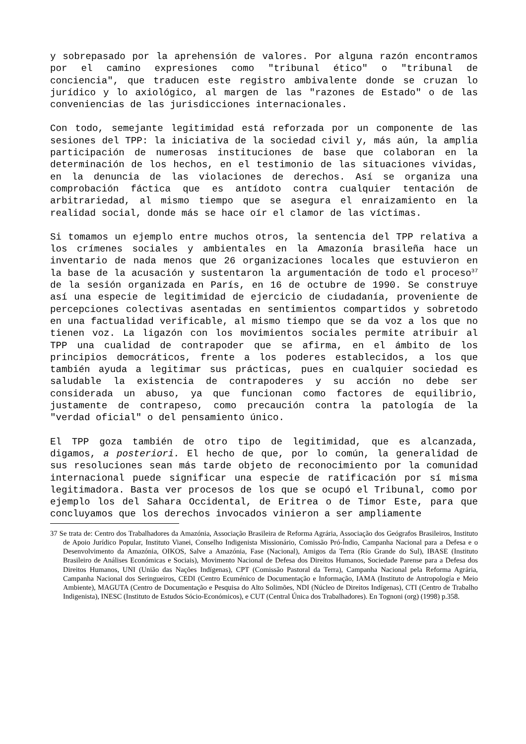y sobrepasado por la aprehensión de valores. Por alguna razón encontramos por el camino expresiones como "tribunal ético" o "tribunal de conciencia", que traducen este registro ambivalente donde se cruzan lo jurídico y lo axiológico, al margen de las "razones de Estado" o de las conveniencias de las jurisdicciones internacionales.
Con todo, semejante legitimidad está reforzada por un componente de las sesiones del TPP: la iniciativa de la sociedad civil y, más aún, la amplia participación de numerosas instituciones de base que colaboran en la determinación de los hechos, en el testimonio de las situaciones vividas, en la denuncia de las violaciones de derechos. Así se organiza una comprobación fáctica que es antídoto contra cualquier tentación de arbitrariedad, al mismo tiempo que se asegura el enraizamiento en la realidad social, donde más se hace oír el clamor de las víctimas.
Si tomamos un ejemplo entre muchos otros, la sentencia del TPP relativa a los crímenes sociales y ambientales en la Amazonía brasileña hace un inventario de nada menos que 26 organizaciones locales que estuvieron en la base de la acusación y sustentaron la argumentación de todo el proceso<sup>37</sup> de la sesión organizada en París, en 16 de octubre de 1990. Se construye así una especie de legitimidad de ejercicio de ciudadanía, proveniente de percepciones colectivas asentadas en sentimientos compartidos y sobretodo en una factualidad verificable, al mismo tiempo que se da voz a los que no tienen voz. La ligazón con los movimientos sociales permite atribuir al TPP una cualidad de contrapoder que se afirma, en el ámbito de los principios democráticos, frente a los poderes establecidos, a los que también ayuda a legitimar sus prácticas, pues en cualquier sociedad es saludable la existencia de contrapoderes y su acción no debe ser considerada un abuso, ya que funcionan como factores de equilibrio, justamente de contrapeso, como precaución contra la patología de la "verdad oficial" o del pensamiento único.
El TPP goza también de otro tipo de legitimidad, que es alcanzada, digamos, a posteriori. El hecho de que, por lo común, la generalidad de sus resoluciones sean más tarde objeto de reconocimiento por la comunidad internacional puede significar una especie de ratificación por sí misma legitimadora. Basta ver procesos de los que se ocupó el Tribunal, como por ejemplo los del Sahara Occidental, de Eritrea o de Timor Este, para que concluyamos que los derechos invocados vinieron a ser ampliamente
37 Se trata de: Centro dos Trabalhadores da Amazónia, Associação Brasileira de Reforma Agrária, Associação dos Geógrafos Brasileiros, Instituto de Apoio Jurídico Popular, Instituto Vianei, Conselho Indigenista Missionário, Comissão Pró-Índio, Campanha Nacional para a Defesa e o Desenvolvimento da Amazónia, OIKOS, Salve a Amazónia, Fase (Nacional), Amigos da Terra (Río Grande do Sul), IBASE (Instituto Brasileiro de Análises Económicas e Sociais), Movimento Nacional de Defesa dos Direitos Humanos, Sociedade Parense para a Defesa dos Direitos Humanos, UNI (União das Nações Indígenas), CPT (Comissão Pastoral da Terra), Campanha Nacional pela Reforma Agrária, Campanha Nacional dos Seringueiros, CEDI (Centro Ecuménico de Documentação e Informação, IAMA (Instituto de Antropología e Meio Ambiente), MAGUTA (Centro de Documentação e Pesquisa do Alto Solimões, NDI (Núcleo de Direitos Indígenas), CTI (Centro de Trabalho Indigenista), INESC (Instituto de Estudos Sócio-Económicos), e CUT (Central Única dos Trabalhadores). En Tognoni (org) (1998) p.358.